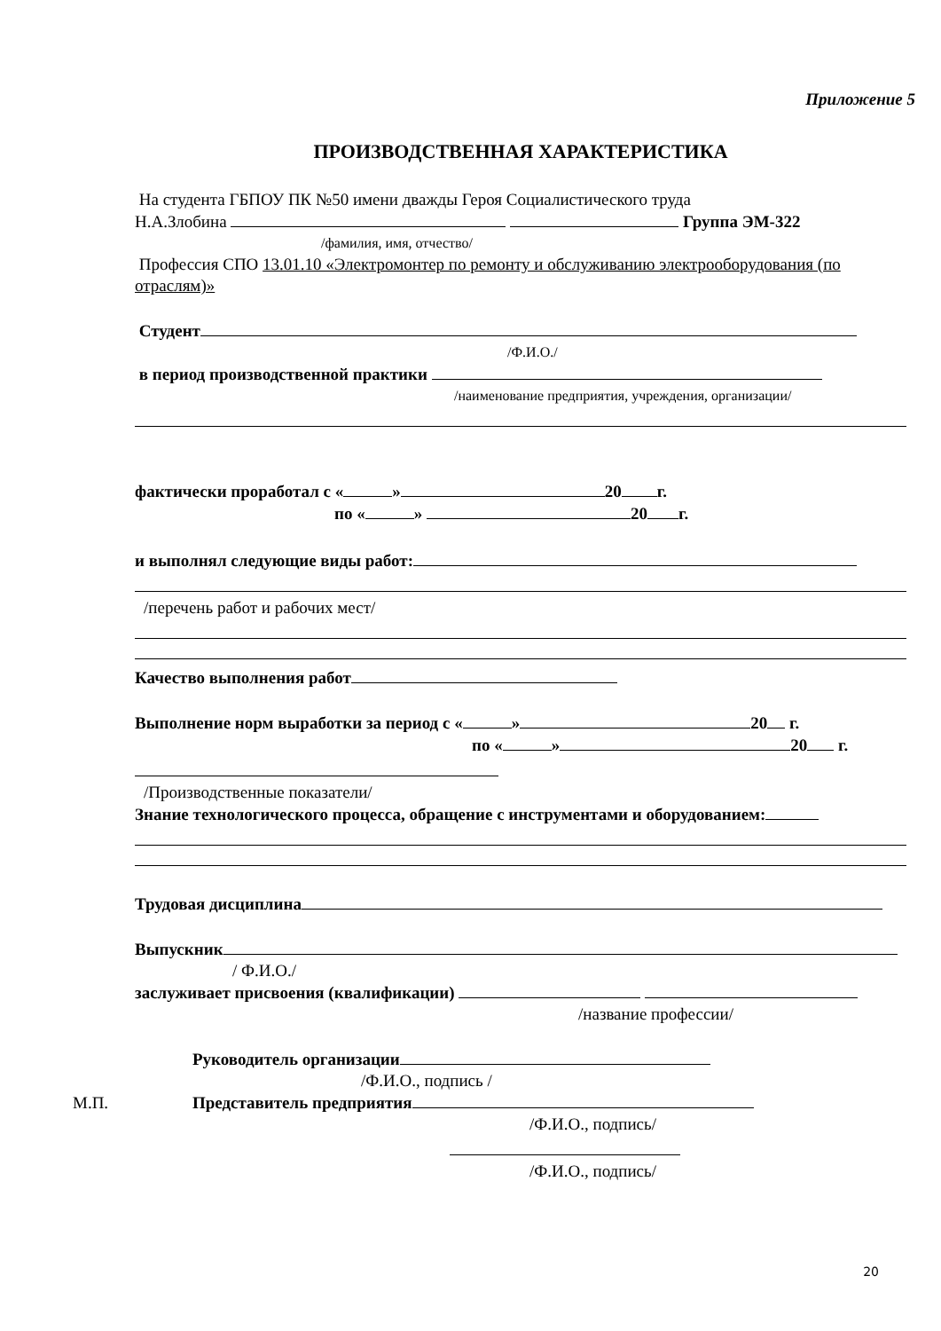Приложение 5
ПРОИЗВОДСТВЕННАЯ ХАРАКТЕРИСТИКА
На студента ГБПОУ ПК №50 имени дважды Героя Социалистического труда
Н.А.Злобина Группа ЭМ-322
/фамилия, имя, отчество/
Профессия СПО 13.01.10 «Электромонтер по ремонту и обслуживанию электрооборудования (по отраслям)»
Студент
/Ф.И.О./
в период производственной практики
/наименование предприятия, учреждения, организации/
фактически проработал с « » 20 г.
по « » 20 г.
и выполнял следующие виды работ:
/перечень работ и рабочих мест/
Качество выполнения работ
Выполнение норм выработки за период с « » 20 г.
по « » 20 г.
/Производственные показатели/
Знание технологического процесса, обращение с инструментами и оборудованием:
Трудовая дисциплина
Выпускник
/ Ф.И.О./
заслуживает присвоения (квалификации)
/название профессии/
Руководитель организации
/Ф.И.О., подпись /
М.П. Представитель предприятия
/Ф.И.О., подпись/
/Ф.И.О., подпись/
20